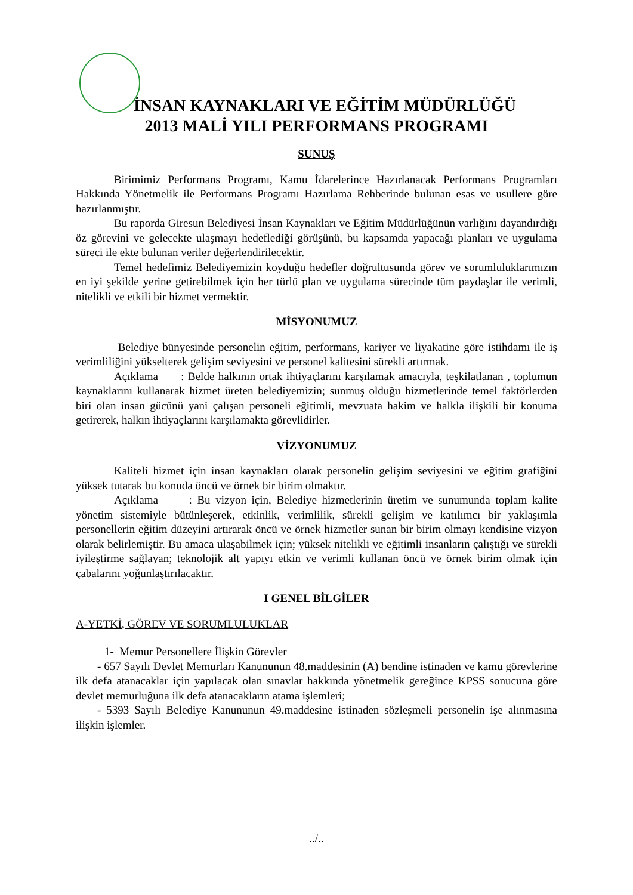İNSAN KAYNAKLARI VE EĞİTİM MÜDÜRLÜĞÜ
2013 MALİ YILI PERFORMANS PROGRAMI
SUNUŞ
Birimimiz Performans Programı, Kamu İdarelerince Hazırlanacak Performans Programları Hakkında Yönetmelik ile Performans Programı Hazırlama Rehberinde bulunan esas ve usullere göre hazırlanmıştır.
Bu raporda Giresun Belediyesi İnsan Kaynakları ve Eğitim Müdürlüğünün varlığını dayandırdığı öz görevini ve gelecekte ulaşmayı hedeflediği görüşünü, bu kapsamda yapacağı planları ve uygulama süreci ile ekte bulunan veriler değerlendirilecektir.
Temel hedefimiz Belediyemizin koyduğu hedefler doğrultusunda görev ve sorumluluklarımızın en iyi şekilde yerine getirebilmek için her türlü plan ve uygulama sürecinde tüm paydaşlar ile verimli, nitelikli ve etkili bir hizmet vermektir.
MİSYONUMUZ
Belediye bünyesinde personelin eğitim, performans, kariyer ve liyakatine göre istihdamı ile iş verimliliğini yükselterek gelişim seviyesini ve personel kalitesini sürekli artırmak.
Açıklama : Belde halkının ortak ihtiyaçlarını karşılamak amacıyla, teşkilatlanan , toplumun kaynaklarını kullanarak hizmet üreten belediyemizin; sunmuş olduğu hizmetlerinde temel faktörlerden biri olan insan gücünü yani çalışan personeli eğitimli, mevzuata hakim ve halkla ilişkili bir konuma getirerek, halkın ihtiyaçlarını karşılamakta görevlidirler.
VİZYONUMUZ
Kaliteli hizmet için insan kaynakları olarak personelin gelişim seviyesini ve eğitim grafiğini yüksek tutarak bu konuda öncü ve örnek bir birim olmaktır.
Açıklama : Bu vizyon için, Belediye hizmetlerinin üretim ve sunumunda toplam kalite yönetim sistemiyle bütünleşerek, etkinlik, verimlilik, sürekli gelişim ve katılımcı bir yaklaşımla personellerin eğitim düzeyini artırarak öncü ve örnek hizmetler sunan bir birim olmayı kendisine vizyon olarak belirlemiştir. Bu amaca ulaşabilmek için; yüksek nitelikli ve eğitimli insanların çalıştığı ve sürekli iyileştirme sağlayan; teknolojik alt yapıyı etkin ve verimli kullanan öncü ve örnek birim olmak için çabalarını yoğunlaştırılacaktır.
I GENEL BİLGİLER
A-YETKİ, GÖREV VE SORUMLULUKLAR
1- Memur Personellere İlişkin Görevler
- 657 Sayılı Devlet Memurları Kanununun 48.maddesinin (A) bendine istinaden ve kamu görevlerine ilk defa atanacaklar için yapılacak olan sınavlar hakkında yönetmelik gereğince KPSS sonucuna göre devlet memurluğuna ilk defa atanacakların atama işlemleri;
- 5393 Sayılı Belediye Kanununun 49.maddesine istinaden sözleşmeli personelin işe alınmasına ilişkin işlemler.
../..